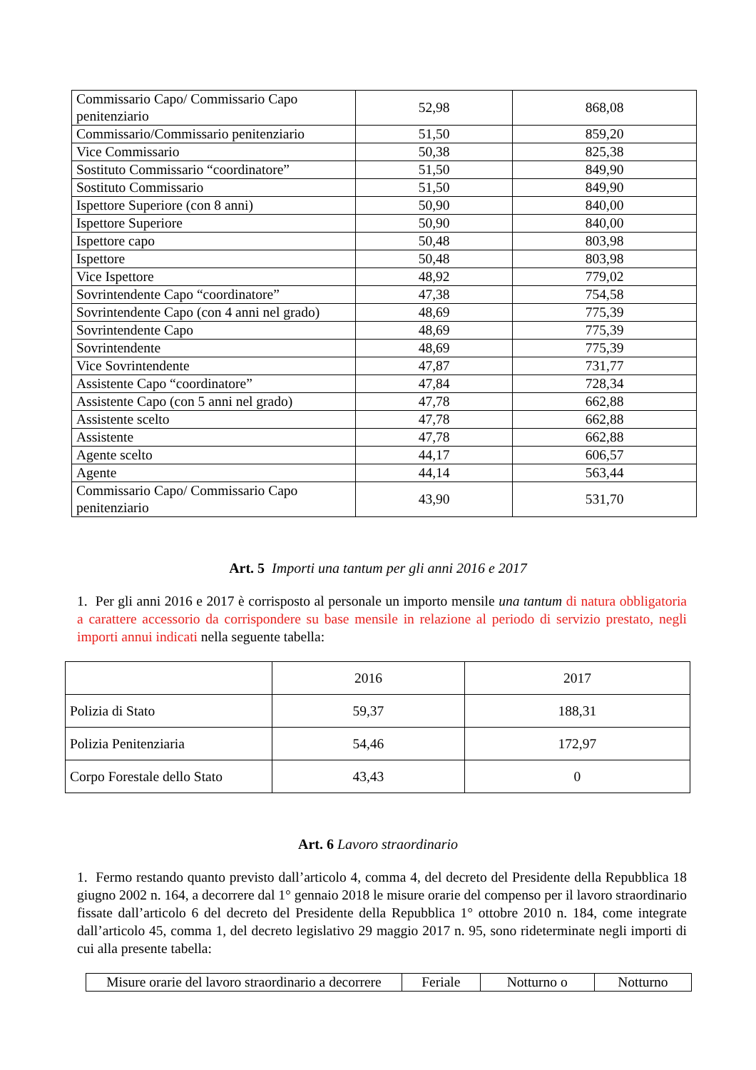| Commissario Capo/ Commissario Capo penitenziario | 52,98 | 868,08 |
| Commissario/Commissario penitenziario | 51,50 | 859,20 |
| Vice Commissario | 50,38 | 825,38 |
| Sostituto Commissario “coordinatore” | 51,50 | 849,90 |
| Sostituto Commissario | 51,50 | 849,90 |
| Ispettore Superiore (con 8 anni) | 50,90 | 840,00 |
| Ispettore Superiore | 50,90 | 840,00 |
| Ispettore capo | 50,48 | 803,98 |
| Ispettore | 50,48 | 803,98 |
| Vice Ispettore | 48,92 | 779,02 |
| Sovrintendente Capo “coordinatore” | 47,38 | 754,58 |
| Sovrintendente Capo (con 4 anni nel grado) | 48,69 | 775,39 |
| Sovrintendente Capo | 48,69 | 775,39 |
| Sovrintendente | 48,69 | 775,39 |
| Vice Sovrintendente | 47,87 | 731,77 |
| Assistente Capo “coordinatore” | 47,84 | 728,34 |
| Assistente Capo (con 5 anni nel grado) | 47,78 | 662,88 |
| Assistente scelto | 47,78 | 662,88 |
| Assistente | 47,78 | 662,88 |
| Agente scelto | 44,17 | 606,57 |
| Agente | 44,14 | 563,44 |
| Commissario Capo/ Commissario Capo penitenziario | 43,90 | 531,70 |
Art. 5 Importi una tantum per gli anni 2016 e 2017
1. Per gli anni 2016 e 2017 è corrisposto al personale un importo mensile una tantum di natura obbligatoria a carattere accessorio da corrispondere su base mensile in relazione al periodo di servizio prestato, negli importi annui indicati nella seguente tabella:
| | 2016 | 2017 |
| Polizia di Stato | 59,37 | 188,31 |
| Polizia Penitenziaria | 54,46 | 172,97 |
| Corpo Forestale dello Stato | 43,43 | 0 |
Art. 6 Lavoro straordinario
1. Fermo restando quanto previsto dall’articolo 4, comma 4, del decreto del Presidente della Repubblica 18 giugno 2002 n. 164, a decorrere dal 1° gennaio 2018 le misure orarie del compenso per il lavoro straordinario fissate dall’articolo 6 del decreto del Presidente della Repubblica 1° ottobre 2010 n. 184, come integrate dall’articolo 45, comma 1, del decreto legislativo 29 maggio 2017 n. 95, sono rideterminate negli importi di cui alla presente tabella:
| Misure orarie del lavoro straordinario a decorrere | Feriale | Notturno o | Notturno |